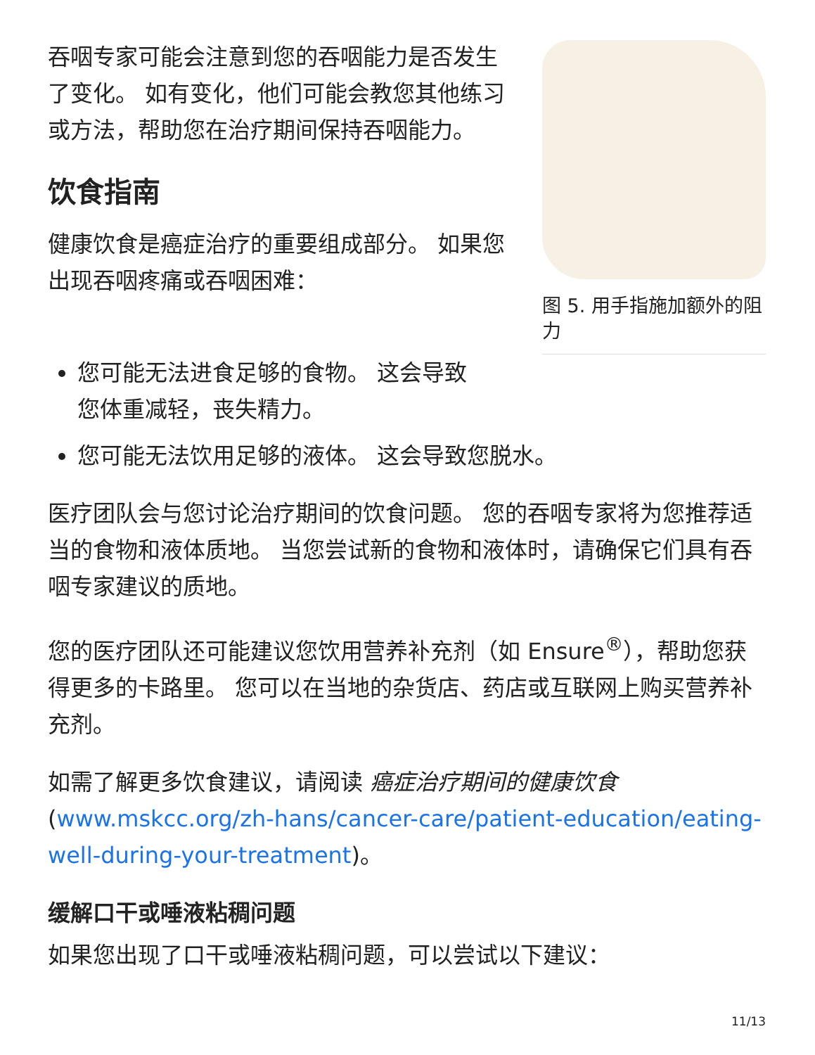吞咽专家可能会注意到您的吞咽能力是否发生了变化。 如有变化，他们可能会教您其他练习或方法，帮助您在治疗期间保持吞咽能力。
饮食指南
健康饮食是癌症治疗的重要组成部分。 如果您出现吞咽疼痛或吞咽困难：
图 5. 用手指施加额外的阻力
您可能无法进食足够的食物。 这会导致
您体重减轻，丧失精力。
您可能无法饮用足够的液体。 这会导致您脱水。
医疗团队会与您讨论治疗期间的饮食问题。 您的吞咽专家将为您推荐适当的食物和液体质地。 当您尝试新的食物和液体时，请确保它们具有吞咽专家建议的质地。
您的医疗团队还可能建议您饮用营养补充剂（如 Ensure<sup>®</sup>），帮助您获得更多的卡路里。 您可以在当地的杂货店、药店或互联网上购买营养补充剂。
如需了解更多饮食建议，请阅读 癌症治疗期间的健康饮食 (www.mskcc.org/zh-hans/cancer-care/patient-education/eating-well-during-your-treatment)。
缓解口干或唾液粘稠问题
如果您出现了口干或唾液粘稠问题，可以尝试以下建议：
11/13